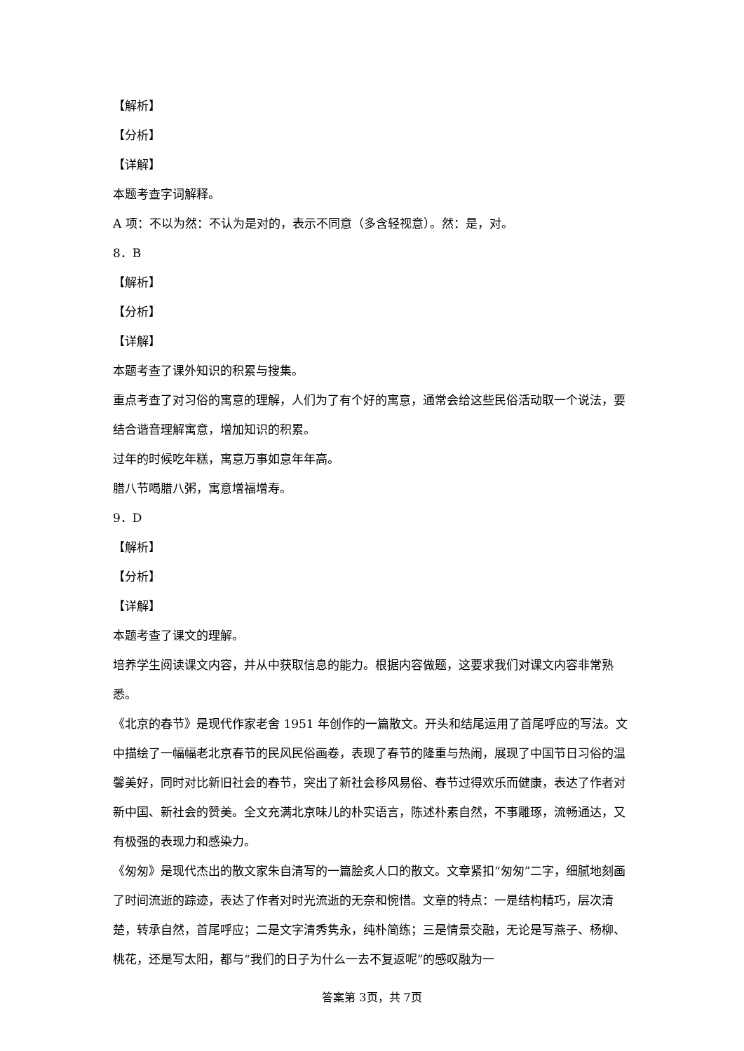【解析】
【分析】
【详解】
本题考查字词解释。
A 项：不以为然：不认为是对的，表示不同意（多含轻视意）。然：是，对。
8．B
【解析】
【分析】
【详解】
本题考查了课外知识的积累与搜集。
重点考查了对习俗的寓意的理解，人们为了有个好的寓意，通常会给这些民俗活动取一个说法，要结合谐音理解寓意，增加知识的积累。
过年的时候吃年糕，寓意万事如意年年高。
腊八节喝腊八粥，寓意增福增寿。
9．D
【解析】
【分析】
【详解】
本题考查了课文的理解。
培养学生阅读课文内容，并从中获取信息的能力。根据内容做题，这要求我们对课文内容非常熟悉。
《北京的春节》是现代作家老舍 1951 年创作的一篇散文。开头和结尾运用了首尾呼应的写法。文中描绘了一幅幅老北京春节的民风民俗画卷，表现了春节的隆重与热闹，展现了中国节日习俗的温馨美好，同时对比新旧社会的春节，突出了新社会移风易俗、春节过得欢乐而健康，表达了作者对新中国、新社会的赞美。全文充满北京味儿的朴实语言，陈述朴素自然，不事雕琢，流畅通达，又有极强的表现力和感染力。
《匆匆》是现代杰出的散文家朱自清写的一篇脍炙人口的散文。文章紧扣“匆匆”二字，细腻地刻画了时间流逝的踪迹，表达了作者对时光流逝的无奈和惋惜。文章的特点：一是结构精巧，层次清楚，转承自然，首尾呼应；二是文字清秀隽永，纯朴简练；三是情景交融，无论是写燕子、杨柳、桃花，还是写太阳，都与“我们的日子为什么一去不复返呢”的感叹融为一
答案第 3页，共 7页